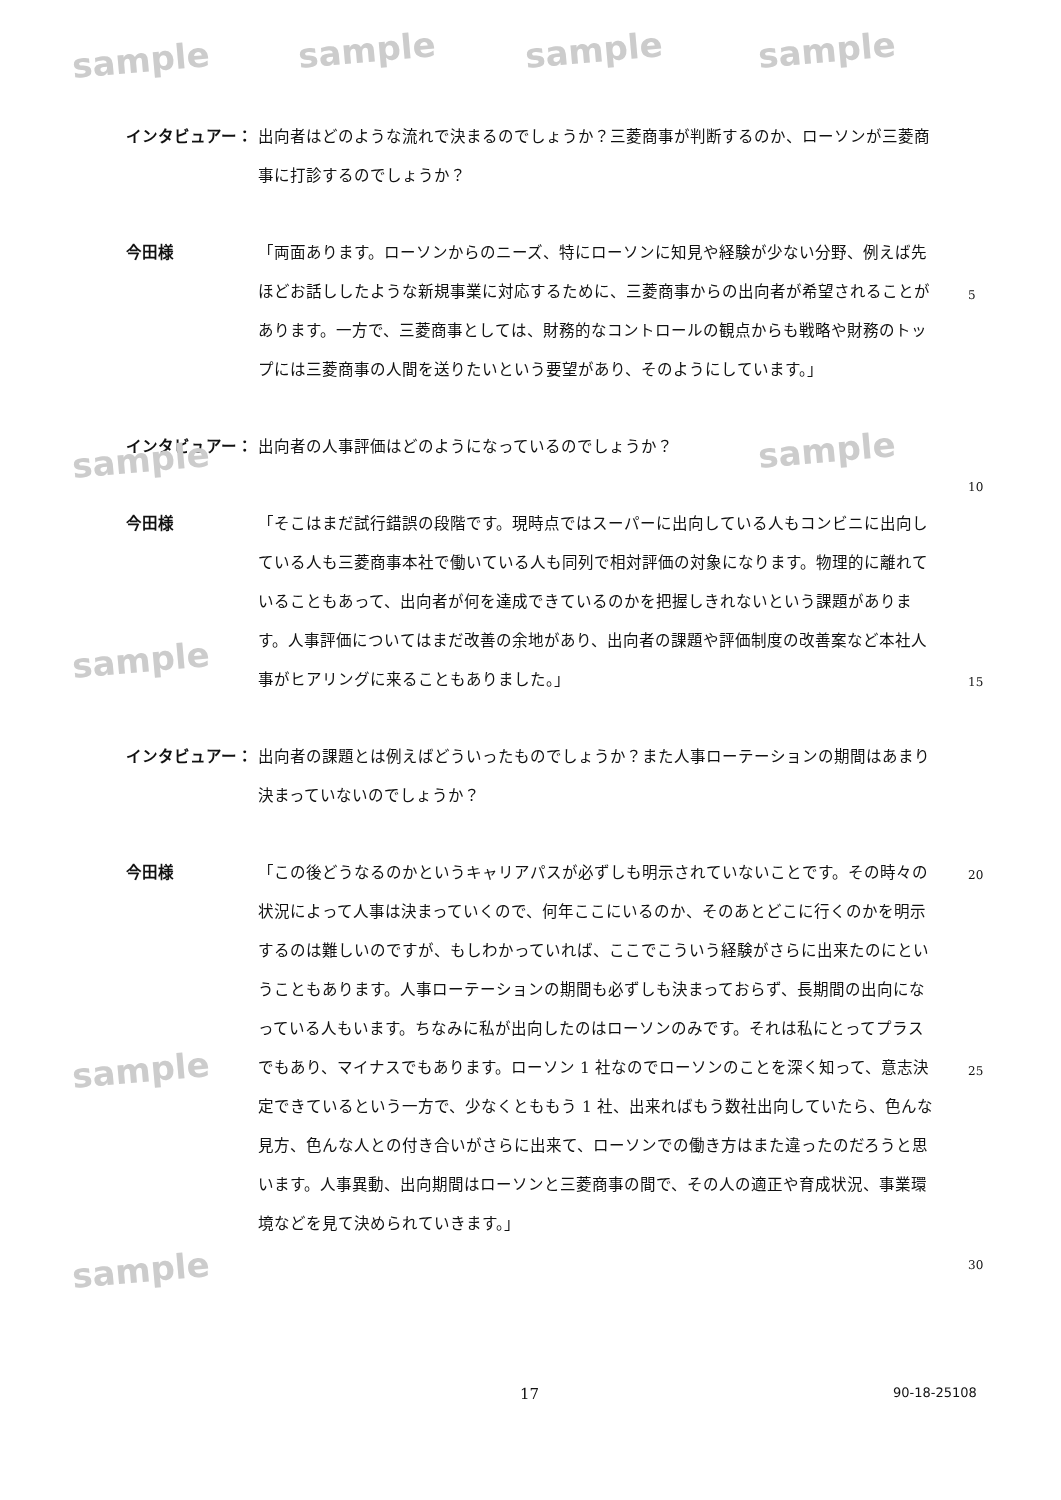sample sample sample sample
sample sample
sample
sample
sample
インタビュアー： 出向者はどのような流れで決まるのでしょうか？三菱商事が判断するのか、ローソンが三菱商事に打診するのでしょうか？
今田様 「両面あります。ローソンからのニーズ、特にローソンに知見や経験が少ない分野、例えば先ほどお話ししたような新規事業に対応するために、三菱商事からの出向者が希望されることがあります。一方で、三菱商事としては、財務的なコントロールの観点からも戦略や財務のトップには三菱商事の人間を送りたいという要望があり、そのようにしています。」
インタビュアー： 出向者の人事評価はどのようになっているのでしょうか？
今田様 「そこはまだ試行錯誤の段階です。現時点ではスーパーに出向している人もコンビニに出向している人も三菱商事本社で働いている人も同列で相対評価の対象になります。物理的に離れていることもあって、出向者が何を達成できているのかを把握しきれないという課題があります。人事評価についてはまだ改善の余地があり、出向者の課題や評価制度の改善案など本社人事がヒアリングに来ることもありました。」
インタビュアー： 出向者の課題とは例えばどういったものでしょうか？また人事ローテーションの期間はあまり決まっていないのでしょうか？
今田様 「この後どうなるのかというキャリアパスが必ずしも明示されていないことです。その時々の状況によって人事は決まっていくので、何年ここにいるのか、そのあとどこに行くのかを明示するのは難しいのですが、もしわかっていれば、ここでこういう経験がさらに出来たのにということもあります。人事ローテーションの期間も必ずしも決まっておらず、長期間の出向になっている人もいます。ちなみに私が出向したのはローソンのみです。それは私にとってプラスでもあり、マイナスでもあります。ローソン 1 社なのでローソンのことを深く知って、意志決定できているという一方で、少なくとももう 1 社、出来ればもう数社出向していたら、色んな見方、色んな人との付き合いがさらに出来て、ローソンでの働き方はまた違ったのだろうと思います。人事異動、出向期間はローソンと三菱商事の間で、その人の適正や育成状況、事業環境などを見て決められていきます。」
5
10
15
20
25
30
17 90-18-25108